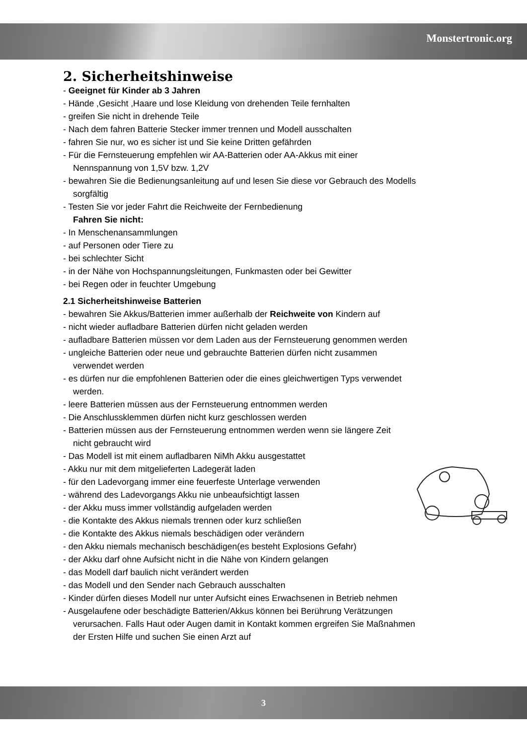Monstertronic.org
2. Sicherheitshinweise
- Geeignet für Kinder ab 3 Jahren
- Hände ,Gesicht ,Haare und lose Kleidung von drehenden Teile fernhalten
- greifen Sie nicht in drehende Teile
- Nach dem fahren Batterie Stecker immer trennen und Modell ausschalten
- fahren Sie nur, wo es sicher ist und Sie keine Dritten gefährden
- Für die Fernsteuerung empfehlen wir AA-Batterien oder AA-Akkus mit einer
Nennspannung von 1,5V bzw. 1,2V
- bewahren Sie die Bedienungsanleitung auf und lesen Sie diese vor Gebrauch des Modells
sorgfältig
- Testen Sie vor jeder Fahrt die Reichweite der Fernbedienung
Fahren Sie nicht:
- In Menschenansammlungen
- auf Personen oder Tiere zu
- bei schlechter Sicht
- in der Nähe von Hochspannungsleitungen, Funkmasten oder bei Gewitter
- bei Regen oder in feuchter Umgebung
2.1 Sicherheitshinweise Batterien
- bewahren Sie Akkus/Batterien immer außerhalb der Reichweite von Kindern auf
- nicht wieder aufladbare Batterien dürfen nicht geladen werden
- aufladbare Batterien müssen vor dem Laden aus der Fernsteuerung genommen werden
- ungleiche Batterien oder neue und gebrauchte Batterien dürfen nicht zusammen
verwendet werden
- es dürfen nur die empfohlenen Batterien oder die eines gleichwertigen Typs verwendet
werden.
- leere Batterien müssen aus der Fernsteuerung entnommen werden
- Die Anschlussklemmen dürfen nicht kurz geschlossen werden
- Batterien müssen aus der Fernsteuerung entnommen werden wenn sie längere Zeit
nicht gebraucht wird
- Das Modell ist mit einem aufladbaren NiMh Akku ausgestattet
- Akku nur mit dem mitgelieferten Ladegerät laden
- für den Ladevorgang immer eine feuerfeste Unterlage verwenden
- während des Ladevorgangs Akku nie unbeaufsichtigt lassen
- der Akku muss immer vollständig aufgeladen werden
- die Kontakte des Akkus niemals trennen oder kurz schließen
- die Kontakte des Akkus niemals beschädigen oder verändern
- den Akku niemals mechanisch beschädigen(es besteht Explosions Gefahr)
- der Akku darf ohne Aufsicht nicht in die Nähe von Kindern gelangen
- das Modell darf baulich nicht verändert werden
- das Modell und den Sender nach Gebrauch ausschalten
- Kinder dürfen dieses Modell nur unter Aufsicht eines Erwachsenen in Betrieb nehmen
- Ausgelaufene oder beschädigte Batterien/Akkus können bei Berührung Verätzungen
verursachen. Falls Haut oder Augen damit in Kontakt kommen ergreifen Sie Maßnahmen
der Ersten Hilfe und suchen Sie einen Arzt auf
3